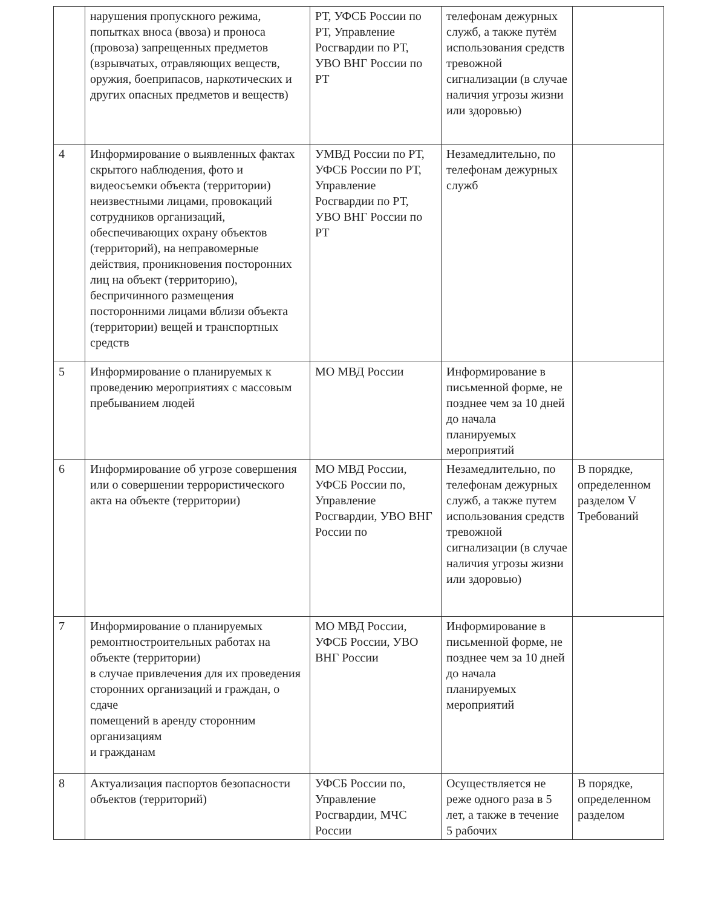| | нарушения пропускного режима, попытках вноса (ввоза) и проноса (провоза) запрещенных предметов (взрывчатых, отравляющих веществ, оружия, боеприпасов, наркотических и других опасных предметов и веществ) | РТ, УФСБ России по РТ, Управление Росгвардии по РТ, УВО ВНГ России по РТ | телефонам дежурных служб, а также путём использования средств тревожной сигнализации (в случае наличия угрозы жизни или здоровью) | |
| 4 | Информирование о выявленных фактах скрытого наблюдения, фото и видеосъемки объекта (территории) неизвестными лицами, провокаций сотрудников организаций, обеспечивающих охрану объектов (территорий), на неправомерные действия, проникновения посторонних лиц на объект (территорию), беспричинного размещения посторонними лицами вблизи объекта (территории) вещей и транспортных средств | УМВД России по РТ, УФСБ России по РТ, Управление Росгвардии по РТ, УВО ВНГ России по РТ | Незамедлительно, по телефонам дежурных служб | |
| 5 | Информирование о планируемых к проведению мероприятиях с массовым пребыванием людей | МО МВД России | Информирование в письменной форме, не позднее чем за 10 дней до начала планируемых мероприятий | |
| 6 | Информирование об угрозе совершения или о совершении террористического акта на объекте (территории) | МО МВД России, УФСБ России по, Управление Росгвардии, УВО ВНГ России по | Незамедлительно, по телефонам дежурных служб, а также путем использования средств тревожной сигнализации (в случае наличия угрозы жизни или здоровью) | В порядке, определенном разделом V Требований |
| 7 | Информирование о планируемых ремонтностроительных работах на объекте (территории) в случае привлечения для их проведения сторонних организаций и граждан, о сдаче помещений в аренду сторонним организациям и гражданам | МО МВД России, УФСБ России, УВО ВНГ России | Информирование в письменной форме, не позднее чем за 10 дней до начала планируемых мероприятий | |
| 8 | Актуализация паспортов безопасности объектов (территорий) | УФСБ России по, Управление Росгвардии, МЧС России | Осуществляется не реже одного раза в 5 лет, а также в течение 5 рабочих | В порядке, определенном разделом |